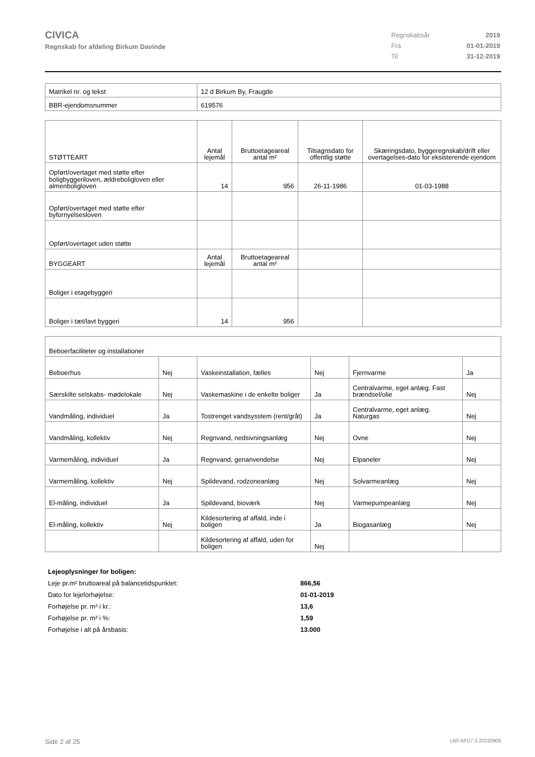CIVICA
Regnskab for afdeling Birkum Davinde
| Regnskabsår | 2019 |
| Fra | 01-01-2019 |
| Til | 31-12-2019 |
| Matrikel nr. og tekst | 12 d Birkum By, Fraugde |
| BBR-ejendomsnummer | 619576 |
| STØTTEART | Antal lejemål | Bruttoetageareal antal m² | Tilsagnsdato for offentlig støtte | Skæringsdato, byggeregnskab/drift eller overtagelses-dato for eksisterende ejendom |
| --- | --- | --- | --- | --- |
| Opført/overtaget med støtte efter boligbyggeriloven, ældreboligloven eller almenboligloven | 14 | 956 | 26-11-1986 | 01-03-1988 |
| Opført/overtaget med støtte efter byfornyelsesloven | | | | |
| Opført/overtaget uden støtte | | | | |
| BYGGEART | Antal lejemål | Bruttoetageareal antal m² | | |
| Boliger i etagebyggeri | | | | |
| Boliger i tæt/lavt byggeri | 14 | 956 | | |
| Beboerfaciliteter og installationer | | | | | |
| Beboerhus | Nej | Vaskeinstallation, fælles | Nej | Fjernvarme | Ja |
| Særskilte selskabs- mødelokale | Nej | Vaskemaskine i de enkelte boliger | Ja | Centralvarme, eget anlæg. Fast brændsel/olie | Nej |
| Vandmåling, individuel | Ja | Tostrenget vandsysstem (rent/gråt) | Ja | Centralvarme, eget anlæg. Naturgas | Nej |
| Vandmåling, kollektiv | Nej | Regnvand, nedsivningsanlæg | Nej | Ovne | Nej |
| Varmemåling, individuel | Ja | Regnvand, genanvendelse | Nej | Elpaneler | Nej |
| Varmemåling, kollektiv | Nej | Spildevand, rodzoneanlæg | Nej | Solvarmeanlæg | Nej |
| El-måling, individuel | Ja | Spildevand, bioværk | Nej | Varmepumpeanlæg | Nej |
| El-måling, kollektiv | Nej | Kildesortering af affald, inde i boligen | Ja | Biogasanlæg | Nej |
| | | Kildesortering af affald, uden for boligen | Nej | | |
| Lejeoplysninger for boligen: | |
| Leje pr.m² bruttoareal på balancetidspunktet: | 866,56 |
| Dato for lejeforhøjelse: | 01-01-2019 |
| Forhøjelse pr. m² i kr.: | 13,6 |
| Forhøjelse pr. m² i %: | 1,59 |
| Forhøjelse i alt på årsbasis: | 13.000 |
Side 2 af 25 LBF.AFD7.3.20220906